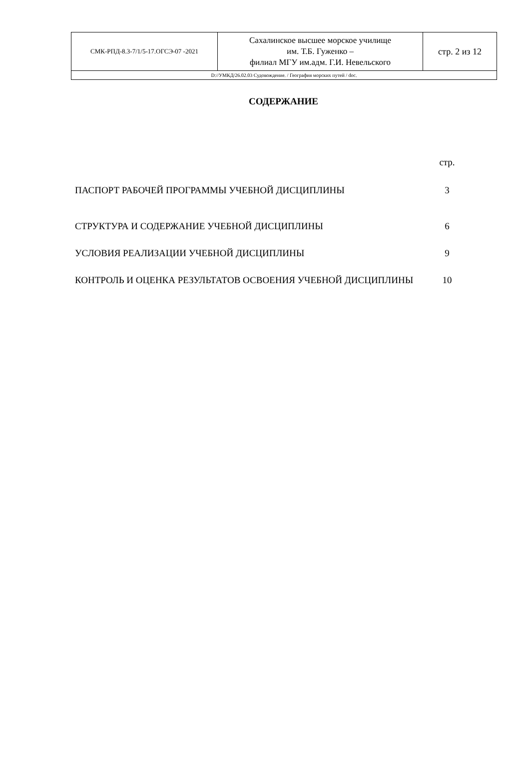| СМК-РПД-8.3-7/1/5-17.ОГСЭ-07 -2021 | Сахалинское высшее морское училище им. Т.Б. Гуженко – филиал МГУ им.адм. Г.И. Невельского | стр. 2 из 12 |
| D://УМКД/26.02.03 Судовождение. / География морских путей / doc. | | |
СОДЕРЖАНИЕ
| | стр. |
| ПАСПОРТ РАБОЧЕЙ ПРОГРАММЫ УЧЕБНОЙ ДИСЦИПЛИНЫ | 3 |
| СТРУКТУРА И СОДЕРЖАНИЕ УЧЕБНОЙ ДИСЦИПЛИНЫ | 6 |
| УСЛОВИЯ РЕАЛИЗАЦИИ УЧЕБНОЙ ДИСЦИПЛИНЫ | 9 |
| КОНТРОЛЬ И ОЦЕНКА РЕЗУЛЬТАТОВ ОСВОЕНИЯ УЧЕБНОЙ ДИСЦИПЛИНЫ | 10 |